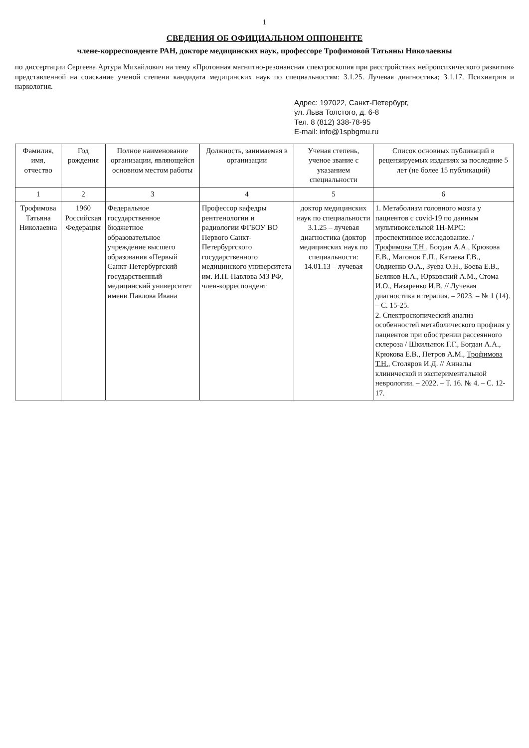1
СВЕДЕНИЯ ОБ ОФИЦИАЛЬНОМ ОППОНЕНТЕ
члене-корреспонденте РАН, докторе медицинских наук, профессоре Трофимовой Татьяны Николаевны
по диссертации Сергеева Артура Михайлович на тему «Протонная магнитно-резонансная спектроскопия при расстройствах нейропсихического развития» представленной на соискание ученой степени кандидата медицинских наук по специальностям: 3.1.25. Лучевая диагностика; 3.1.17. Психиатрия и наркология.
Адрес: 197022, Санкт-Петербург,
ул. Льва Толстого, д. 6-8
Тел. 8 (812) 338-78-95
E-mail: info@1spbgmu.ru
| Фамилия, имя, отчество | Год рождения | Полное наименование организации, являющейся основном местом работы | Должность, занимаемая в организации | Ученая степень, ученое звание с указанием специальности | Список основных публикаций в рецензируемых изданиях за последние 5 лет (не более 15 публикаций) |
| --- | --- | --- | --- | --- | --- |
| 1 | 2 | 3 | 4 | 5 | 6 |
| Трофимова Татьяна Николаевна | 1960 Российская Федерация | Федеральное государственное бюджетное образовательное учреждение высшего образования «Первый Санкт-Петербургский государственный медицинский университет имени Павлова Ивана | Профессор кафедры рентгенологии и радиологии ФГБОУ ВО Первого Санкт-Петербургского государственного медицинского университета им. И.П. Павлова МЗ РФ, член-корреспондент | доктор медицинских наук по специальности 3.1.25 – лучевая диагностика (доктор медицинских наук по специальности: 14.01.13 – лучевая | 1. Метаболизм головного мозга у пациентов с covid-19 по данным мультивоксельной 1Н-МРС: проспективное исследование. / Трофимова Т.Н. , Богдан А.А., Крюкова Е.В., Магонов Е.П., Катаева Г.В., Овдиенко О.А., Зуева О.Н., Боева Е.В., Беляков Н.А., Юрковский А.М., Стома И.О., Назаренко И.В. // Лучевая диагностика и терапия. – 2023. – № 1 (14). – С. 15-25. 2. Спектроскопический анализ особенностей метаболического профиля у пациентов при обострении рассеянного склероза / Шкильнюк Г.Г., Богдан А.А., Крюкова Е.В., Петров А.М., Трофимова Т.Н. , Столяров И.Д. // Анналы клинической и экспериментальной неврологии. – 2022. – Т. 16. № 4. – С. 12-17. |